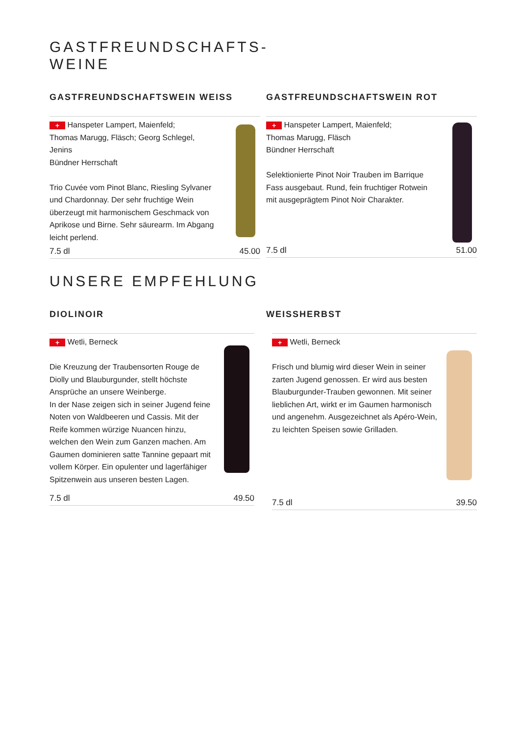GASTFREUNDSCHAFTS-
WEINE
GASTFREUNDSCHAFTSWEIN WEISS
+ Hanspeter Lampert, Maienfeld;
Thomas Marugg, Fläsch; Georg Schlegel, Jenins
Bündner Herrschaft
Trio Cuvée vom Pinot Blanc, Riesling Sylvaner und Chardonnay. Der sehr fruchtige Wein überzeugt mit harmonischem Geschmack von Aprikose und Birne. Sehr säurearm. Im Abgang leicht perlend.
7.5 dl 45.00
GASTFREUNDSCHAFTSWEIN ROT
+ Hanspeter Lampert, Maienfeld;
Thomas Marugg, Fläsch
Bündner Herrschaft
Selektionierte Pinot Noir Trauben im Barrique Fass ausgebaut. Rund, fein fruchtiger Rotwein mit ausgeprägtem Pinot Noir Charakter.
7.5 dl 51.00
UNSERE EMPFEHLUNG
DIOLINOIR
+ Wetli, Berneck
Die Kreuzung der Traubensorten Rouge de Diolly und Blauburgunder, stellt höchste Ansprüche an unsere Weinberge.
In der Nase zeigen sich in seiner Jugend feine Noten von Waldbeeren und Cassis. Mit der Reife kommen würzige Nuancen hinzu, welchen den Wein zum Ganzen machen. Am Gaumen dominieren satte Tannine gepaart mit vollem Körper. Ein opulenter und lagerfähiger Spitzenwein aus unseren besten Lagen.
7.5 dl 49.50
WEISSHERBST
+ Wetli, Berneck
Frisch und blumig wird dieser Wein in seiner zarten Jugend genossen. Er wird aus besten Blauburgunder-Trauben gewonnen. Mit seiner lieblichen Art, wirkt er im Gaumen harmonisch und angenehm. Ausgezeichnet als Apéro-Wein, zu leichten Speisen sowie Grilladen.
7.5 dl 39.50